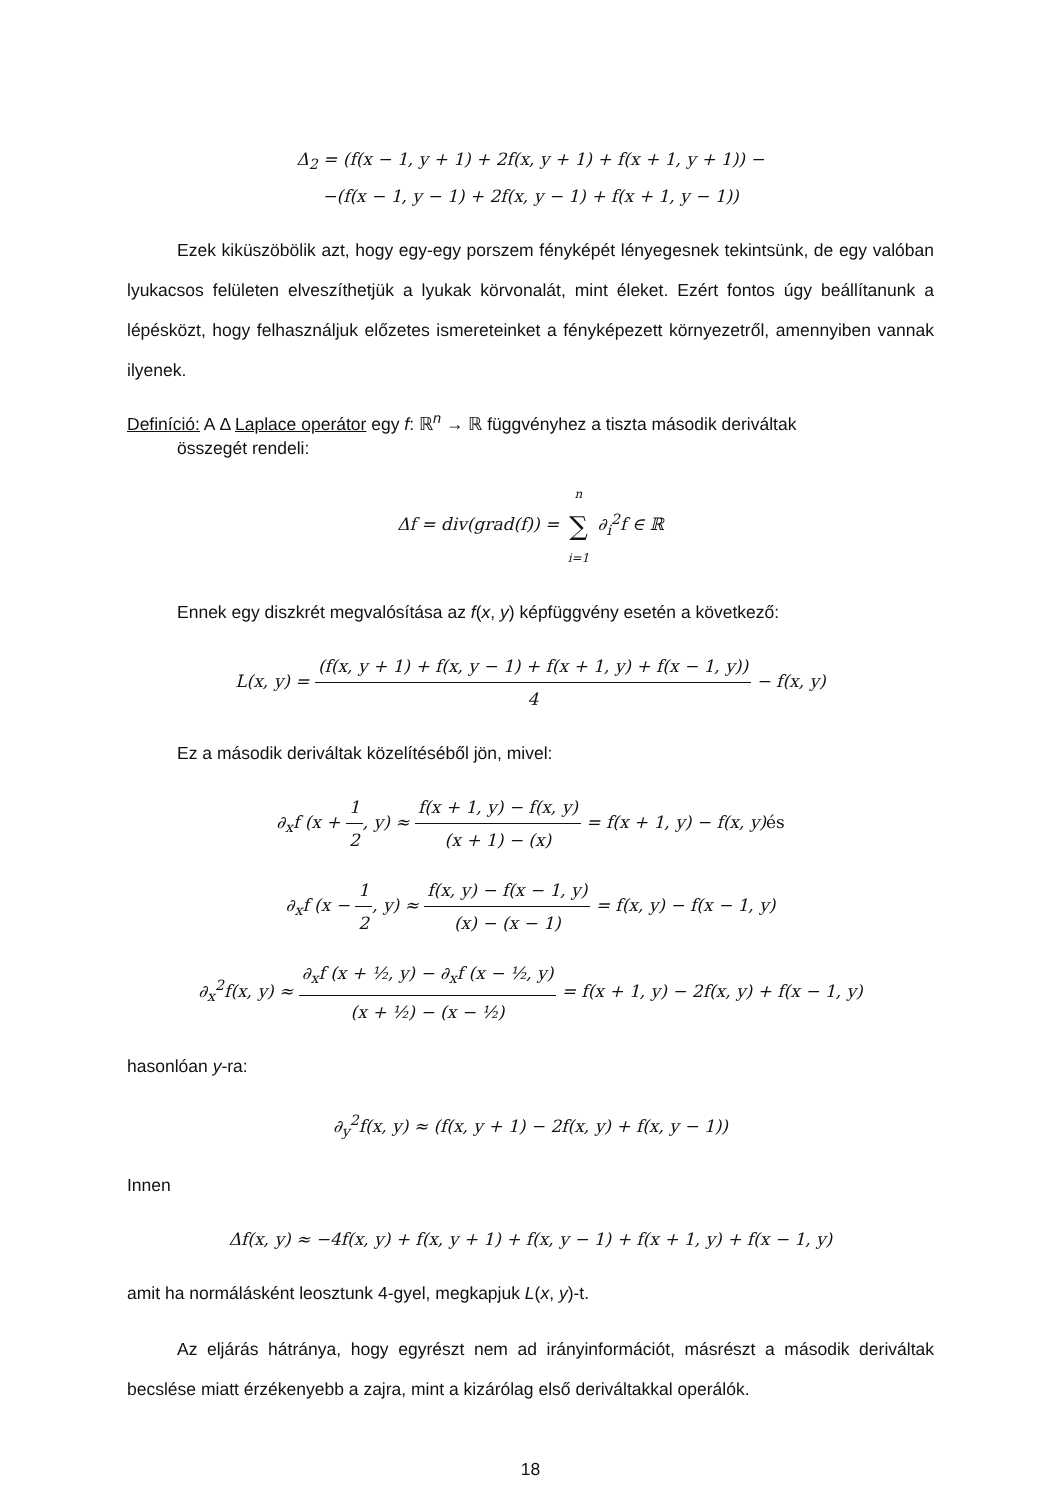Δ<sub>2</sub> = (f(x − 1, y + 1) + 2f(x, y + 1) + f(x + 1, y + 1)) −
−(f(x − 1, y − 1) + 2f(x, y − 1) + f(x + 1, y − 1))
Ezek kiküszöbölik azt, hogy egy-egy porszem fényképét lényegesnek tekintsünk, de egy valóban lyukacsos felületen elveszíthetjük a lyukak körvonalát, mint éleket. Ezért fontos úgy beállítanunk a lépésközt, hogy felhasználjuk előzetes ismereteinket a fényképezett környezetről, amennyiben vannak ilyenek.
Definíció: A Δ Laplace operátor egy f: ℝ<sup>n</sup> → ℝ függvényhez a tiszta második deriváltak
összegét rendeli:
Δf = div(grad(f)) = n ∑ i=1 ∂<sub>i</sub><sup>2</sup>f ∈ ℝ
Ennek egy diszkrét megvalósítása az f(x, y) képfüggvény esetén a következő:
L(x, y) = (f(x, y + 1) + f(x, y − 1) + f(x + 1, y) + f(x − 1, y)) 4 − f(x, y)
Ez a második deriváltak közelítéséből jön, mivel:
∂<sub>x</sub>f (x + 1 2, y) ≈ f(x + 1, y) − f(x, y) (x + 1) − (x) = f(x + 1, y) − f(x, y)és
∂<sub>x</sub>f (x − 1 2, y) ≈ f(x, y) − f(x − 1, y) (x) − (x − 1) = f(x, y) − f(x − 1, y)
∂<sub>x</sub><sup>2</sup>f(x, y) ≈ ∂<sub>x</sub>f (x + ½, y) − ∂<sub>x</sub>f (x − ½, y) (x + ½) − (x − ½) = f(x + 1, y) − 2f(x, y) + f(x − 1, y)
hasonlóan y-ra:
∂<sub>y</sub><sup>2</sup>f(x, y) ≈ (f(x, y + 1) − 2f(x, y) + f(x, y − 1))
Innen
Δf(x, y) ≈ −4f(x, y) + f(x, y + 1) + f(x, y − 1) + f(x + 1, y) + f(x − 1, y)
amit ha normálásként leosztunk 4-gyel, megkapjuk L(x, y)-t.
Az eljárás hátránya, hogy egyrészt nem ad irányinformációt, másrészt a második deriváltak becslése miatt érzékenyebb a zajra, mint a kizárólag első deriváltakkal operálók.
18